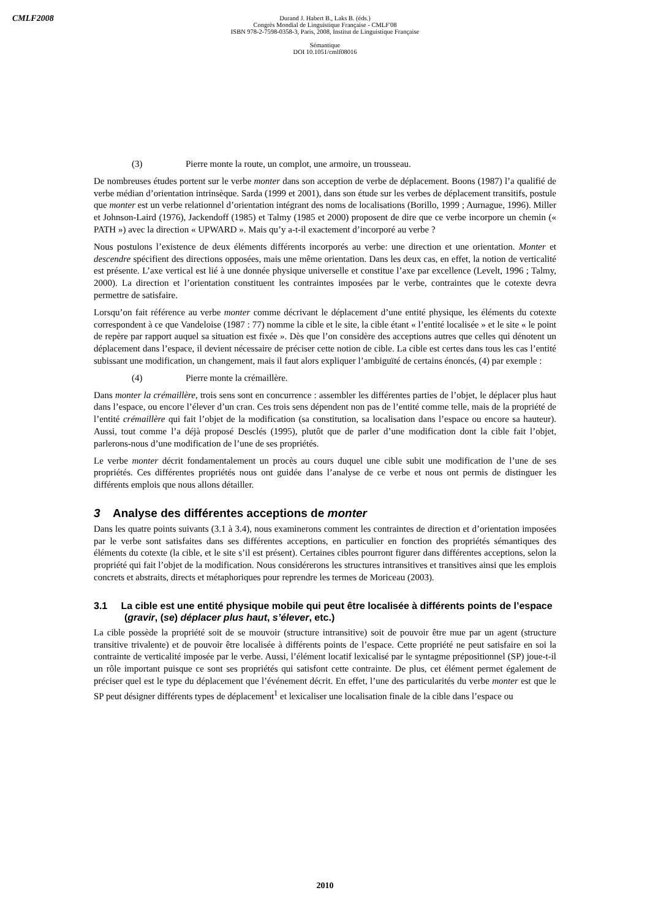CMLF2008
Durand J. Habert B., Laks B. (éds.)
Congrès Mondial de Linguistique Française - CMLF'08
ISBN 978-2-7598-0358-3, Paris, 2008, Institut de Linguistique Française
Sémantique
DOI 10.1051/cmlf08016
(3) Pierre monte la route, un complot, une armoire, un trousseau.
De nombreuses études portent sur le verbe monter dans son acception de verbe de déplacement. Boons (1987) l’a qualifié de verbe médian d’orientation intrinsèque. Sarda (1999 et 2001), dans son étude sur les verbes de déplacement transitifs, postule que monter est un verbe relationnel d’orientation intégrant des noms de localisations (Borillo, 1999 ; Aurnague, 1996). Miller et Johnson-Laird (1976), Jackendoff (1985) et Talmy (1985 et 2000) proposent de dire que ce verbe incorpore un chemin (« PATH ») avec la direction « UPWARD ». Mais qu’y a-t-il exactement d’incorporé au verbe ?
Nous postulons l’existence de deux éléments différents incorporés au verbe: une direction et une orientation. Monter et descendre spécifient des directions opposées, mais une même orientation. Dans les deux cas, en effet, la notion de verticalité est présente. L’axe vertical est lié à une donnée physique universelle et constitue l’axe par excellence (Levelt, 1996 ; Talmy, 2000). La direction et l’orientation constituent les contraintes imposées par le verbe, contraintes que le cotexte devra permettre de satisfaire.
Lorsqu’on fait référence au verbe monter comme décrivant le déplacement d’une entité physique, les éléments du cotexte correspondent à ce que Vandeloise (1987 : 77) nomme la cible et le site, la cible étant « l’entité localisée » et le site « le point de repère par rapport auquel sa situation est fixée ». Dès que l’on considère des acceptions autres que celles qui dénotent un déplacement dans l’espace, il devient nécessaire de préciser cette notion de cible. La cible est certes dans tous les cas l’entité subissant une modification, un changement, mais il faut alors expliquer l’ambiguïté de certains énoncés, (4) par exemple :
(4) Pierre monte la crémaillère.
Dans monter la crémaillère, trois sens sont en concurrence : assembler les différentes parties de l’objet, le déplacer plus haut dans l’espace, ou encore l’élever d’un cran. Ces trois sens dépendent non pas de l’entité comme telle, mais de la propriété de l’entité crémaillère qui fait l’objet de la modification (sa constitution, sa localisation dans l’espace ou encore sa hauteur). Aussi, tout comme l’a déjà proposé Desclés (1995), plutôt que de parler d’une modification dont la cible fait l’objet, parlerons-nous d’une modification de l’une de ses propriétés.
Le verbe monter décrit fondamentalement un procès au cours duquel une cible subit une modification de l’une de ses propriétés. Ces différentes propriétés nous ont guidée dans l’analyse de ce verbe et nous ont permis de distinguer les différents emplois que nous allons détailler.
3 Analyse des différentes acceptions de monter
Dans les quatre points suivants (3.1 à 3.4), nous examinerons comment les contraintes de direction et d’orientation imposées par le verbe sont satisfaites dans ses différentes acceptions, en particulier en fonction des propriétés sémantiques des éléments du cotexte (la cible, et le site s’il est présent). Certaines cibles pourront figurer dans différentes acceptions, selon la propriété qui fait l’objet de la modification. Nous considérerons les structures intransitives et transitives ainsi que les emplois concrets et abstraits, directs et métaphoriques pour reprendre les termes de Moriceau (2003).
3.1 La cible est une entité physique mobile qui peut être localisée à différents points de l’espace (gravir, (se) déplacer plus haut, s’élever, etc.)
La cible possède la propriété soit de se mouvoir (structure intransitive) soit de pouvoir être mue par un agent (structure transitive trivalente) et de pouvoir être localisée à différents points de l’espace. Cette propriété ne peut satisfaire en soi la contrainte de verticalité imposée par le verbe. Aussi, l’élément locatif lexicalisé par le syntagme prépositionnel (SP) joue-t-il un rôle important puisque ce sont ses propriétés qui satisfont cette contrainte. De plus, cet élément permet également de préciser quel est le type du déplacement que l’événement décrit. En effet, l’une des particularités du verbe monter est que le SP peut désigner différents types de déplacement<sup>1</sup> et lexicaliser une localisation finale de la cible dans l’espace ou
2010